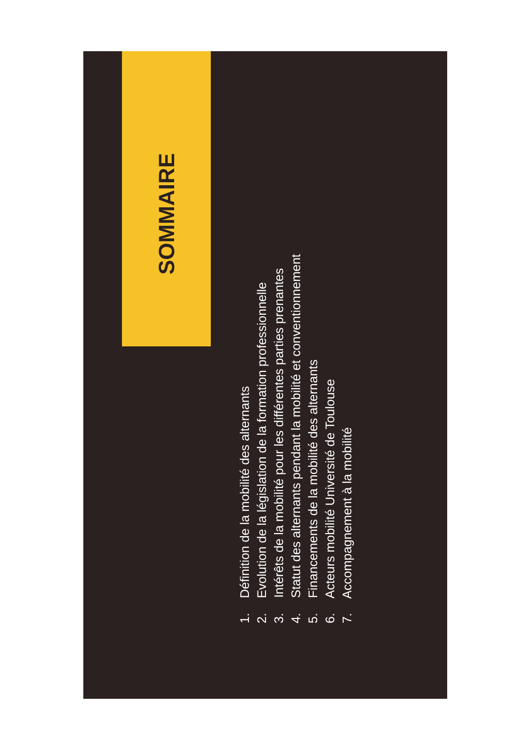SOMMAIRE
1. Définition de la mobilité des alternants
2. Evolution de la législation de la formation professionnelle
3. Intérêts de la mobilité pour les différentes parties prenantes
4. Statut des alternants pendant la mobilité et conventionnement
5. Financements de la mobilité des alternants
6. Acteurs mobilité Université de Toulouse
7. Accompagnement à la mobilité